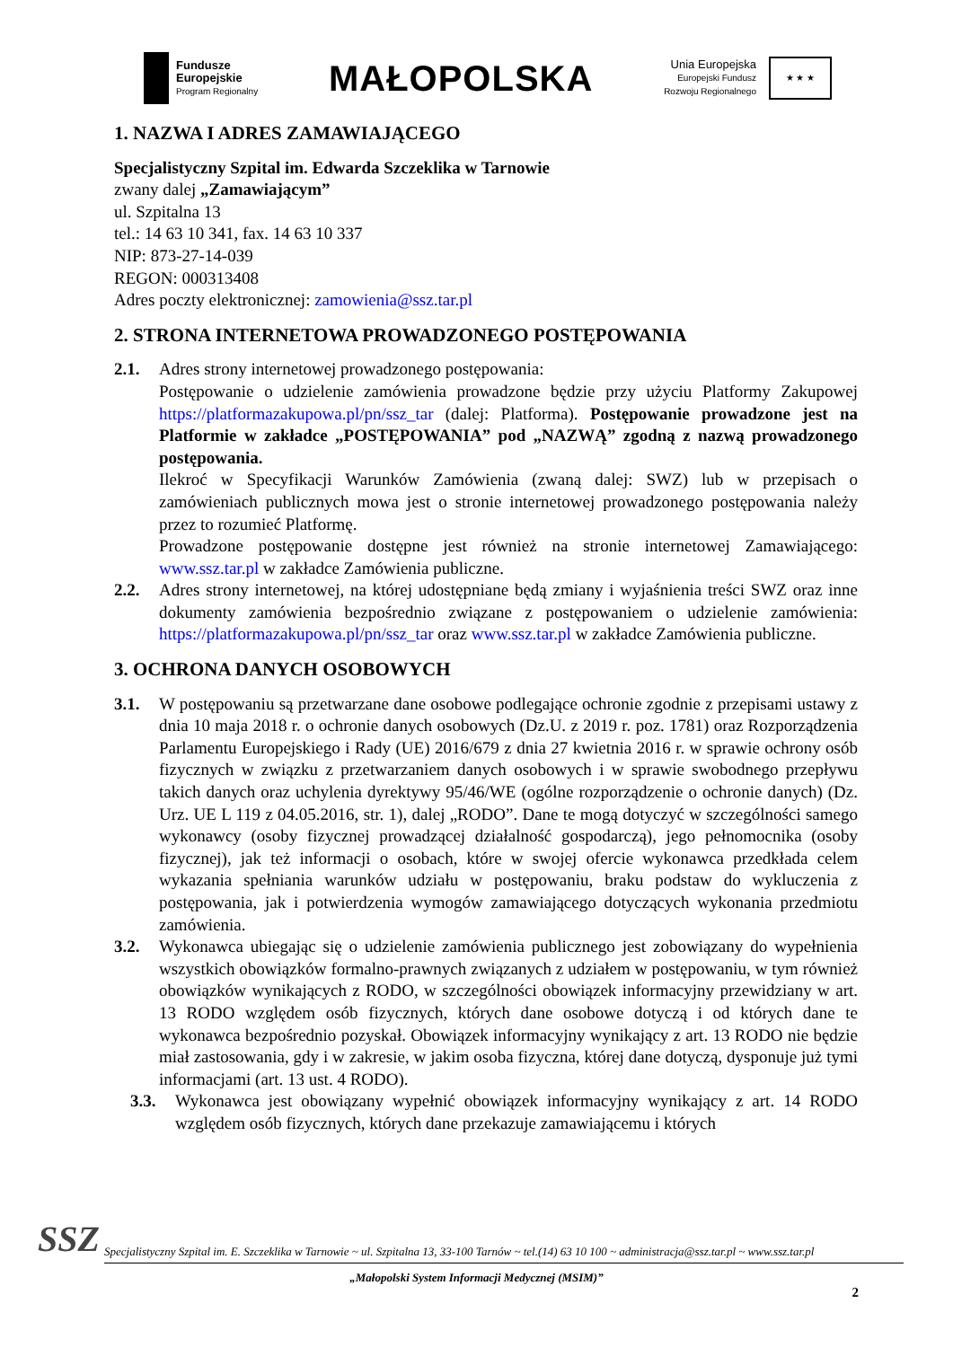Fundusze
Europejskie
Program Regionalny
MAŁOPOLSKA
Unia Europejska
Europejski Fundusz
Rozwoju Regionalnego
★ ★ ★
1. NAZWA I ADRES ZAMAWIAJĄCEGO
Specjalistyczny Szpital im. Edwarda Szczeklika w Tarnowie
zwany dalej „Zamawiającym”
ul. Szpitalna 13
tel.: 14 63 10 341, fax. 14 63 10 337
NIP: 873-27-14-039
REGON: 000313408
Adres poczty elektronicznej: zamowienia@ssz.tar.pl
2. STRONA INTERNETOWA PROWADZONEGO POSTĘPOWANIA
2.1. Adres strony internetowej prowadzonego postępowania:
Postępowanie o udzielenie zamówienia prowadzone będzie przy użyciu Platformy Zakupowej https://platformazakupowa.pl/pn/ssz_tar (dalej: Platforma). Postępowanie prowadzone jest na Platformie w zakładce „POSTĘPOWANIA” pod „NAZWĄ” zgodną z nazwą prowadzonego postępowania.
Ilekroć w Specyfikacji Warunków Zamówienia (zwaną dalej: SWZ) lub w przepisach o zamówieniach publicznych mowa jest o stronie internetowej prowadzonego postępowania należy przez to rozumieć Platformę.
Prowadzone postępowanie dostępne jest również na stronie internetowej Zamawiającego: www.ssz.tar.pl w zakładce Zamówienia publiczne.
2.2. Adres strony internetowej, na której udostępniane będą zmiany i wyjaśnienia treści SWZ oraz inne dokumenty zamówienia bezpośrednio związane z postępowaniem o udzielenie zamówienia: https://platformazakupowa.pl/pn/ssz_tar oraz www.ssz.tar.pl w zakładce Zamówienia publiczne.
3. OCHRONA DANYCH OSOBOWYCH
3.1. W postępowaniu są przetwarzane dane osobowe podlegające ochronie zgodnie z przepisami ustawy z dnia 10 maja 2018 r. o ochronie danych osobowych (Dz.U. z 2019 r. poz. 1781) oraz Rozporządzenia Parlamentu Europejskiego i Rady (UE) 2016/679 z dnia 27 kwietnia 2016 r. w sprawie ochrony osób fizycznych w związku z przetwarzaniem danych osobowych i w sprawie swobodnego przepływu takich danych oraz uchylenia dyrektywy 95/46/WE (ogólne rozporządzenie o ochronie danych) (Dz. Urz. UE L 119 z 04.05.2016, str. 1), dalej „RODO”. Dane te mogą dotyczyć w szczególności samego wykonawcy (osoby fizycznej prowadzącej działalność gospodarczą), jego pełnomocnika (osoby fizycznej), jak też informacji o osobach, które w swojej ofercie wykonawca przedkłada celem wykazania spełniania warunków udziału w postępowaniu, braku podstaw do wykluczenia z postępowania, jak i potwierdzenia wymogów zamawiającego dotyczących wykonania przedmiotu zamówienia.
3.2. Wykonawca ubiegając się o udzielenie zamówienia publicznego jest zobowiązany do wypełnienia wszystkich obowiązków formalno-prawnych związanych z udziałem w postępowaniu, w tym również obowiązków wynikających z RODO, w szczególności obowiązek informacyjny przewidziany w art. 13 RODO względem osób fizycznych, których dane osobowe dotyczą i od których dane te wykonawca bezpośrednio pozyskał. Obowiązek informacyjny wynikający z art. 13 RODO nie będzie miał zastosowania, gdy i w zakresie, w jakim osoba fizyczna, której dane dotyczą, dysponuje już tymi informacjami (art. 13 ust. 4 RODO).
3.3. Wykonawca jest obowiązany wypełnić obowiązek informacyjny wynikający z art. 14 RODO względem osób fizycznych, których dane przekazuje zamawiającemu i których
SSZ
Specjalistyczny Szpital im. E. Szczeklika w Tarnowie ~ ul. Szpitalna 13, 33-100 Tarnów ~ tel.(14) 63 10 100 ~ administracja@ssz.tar.pl ~ www.ssz.tar.pl
„Małopolski System Informacji Medycznej (MSIM)”
2